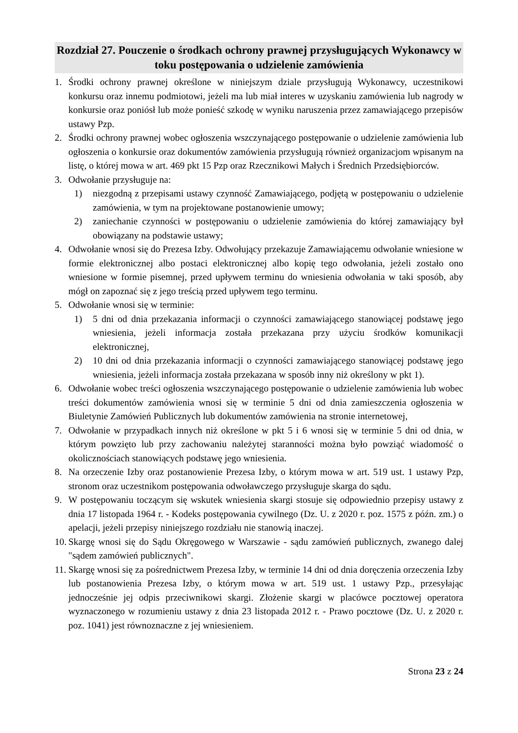Rozdział 27. Pouczenie o środkach ochrony prawnej przysługujących Wykonawcy w toku postępowania o udzielenie zamówienia
1. Środki ochrony prawnej określone w niniejszym dziale przysługują Wykonawcy, uczestnikowi konkursu oraz innemu podmiotowi, jeżeli ma lub miał interes w uzyskaniu zamówienia lub nagrody w konkursie oraz poniósł lub może ponieść szkodę w wyniku naruszenia przez zamawiającego przepisów ustawy Pzp.
2. Środki ochrony prawnej wobec ogłoszenia wszczynającego postępowanie o udzielenie zamówienia lub ogłoszenia o konkursie oraz dokumentów zamówienia przysługują również organizacjom wpisanym na listę, o której mowa w art. 469 pkt 15 Pzp oraz Rzecznikowi Małych i Średnich Przedsiębiorców.
3. Odwołanie przysługuje na:
1) niezgodną z przepisami ustawy czynność Zamawiającego, podjętą w postępowaniu o udzielenie zamówienia, w tym na projektowane postanowienie umowy;
2) zaniechanie czynności w postępowaniu o udzielenie zamówienia do której zamawiający był obowiązany na podstawie ustawy;
4. Odwołanie wnosi się do Prezesa Izby. Odwołujący przekazuje Zamawiającemu odwołanie wniesione w formie elektronicznej albo postaci elektronicznej albo kopię tego odwołania, jeżeli zostało ono wniesione w formie pisemnej, przed upływem terminu do wniesienia odwołania w taki sposób, aby mógł on zapoznać się z jego treścią przed upływem tego terminu.
5. Odwołanie wnosi się w terminie:
1) 5 dni od dnia przekazania informacji o czynności zamawiającego stanowiącej podstawę jego wniesienia, jeżeli informacja została przekazana przy użyciu środków komunikacji elektronicznej,
2) 10 dni od dnia przekazania informacji o czynności zamawiającego stanowiącej podstawę jego wniesienia, jeżeli informacja została przekazana w sposób inny niż określony w pkt 1).
6. Odwołanie wobec treści ogłoszenia wszczynającego postępowanie o udzielenie zamówienia lub wobec treści dokumentów zamówienia wnosi się w terminie 5 dni od dnia zamieszczenia ogłoszenia w Biuletynie Zamówień Publicznych lub dokumentów zamówienia na stronie internetowej,
7. Odwołanie w przypadkach innych niż określone w pkt 5 i 6 wnosi się w terminie 5 dni od dnia, w którym powzięto lub przy zachowaniu należytej staranności można było powziąć wiadomość o okolicznościach stanowiących podstawę jego wniesienia.
8. Na orzeczenie Izby oraz postanowienie Prezesa Izby, o którym mowa w art. 519 ust. 1 ustawy Pzp, stronom oraz uczestnikom postępowania odwoławczego przysługuje skarga do sądu.
9. W postępowaniu toczącym się wskutek wniesienia skargi stosuje się odpowiednio przepisy ustawy z dnia 17 listopada 1964 r. - Kodeks postępowania cywilnego (Dz. U. z 2020 r. poz. 1575 z późn. zm.) o apelacji, jeżeli przepisy niniejszego rozdziału nie stanowią inaczej.
10. Skargę wnosi się do Sądu Okręgowego w Warszawie - sądu zamówień publicznych, zwanego dalej "sądem zamówień publicznych".
11. Skargę wnosi się za pośrednictwem Prezesa Izby, w terminie 14 dni od dnia doręczenia orzeczenia Izby lub postanowienia Prezesa Izby, o którym mowa w art. 519 ust. 1 ustawy Pzp., przesyłając jednocześnie jej odpis przeciwnikowi skargi. Złożenie skargi w placówce pocztowej operatora wyznaczonego w rozumieniu ustawy z dnia 23 listopada 2012 r. - Prawo pocztowe (Dz. U. z 2020 r. poz. 1041) jest równoznaczne z jej wniesieniem.
Strona 23 z 24